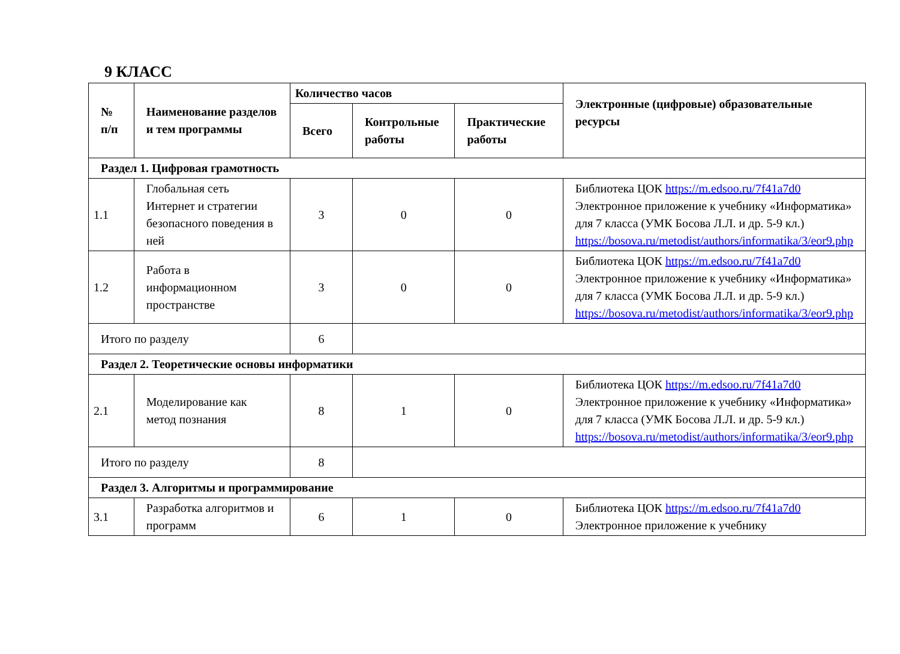9 КЛАСС
| № п/п | Наименование разделов и тем программы | Количество часов | | | Электронные (цифровые) образовательные ресурсы |
| --- | --- | --- | --- | --- | --- |
| | | Всего | Контрольные работы | Практические работы | |
| Раздел 1. Цифровая грамотность | | | | | |
| 1.1 | Глобальная сеть Интернет и стратегии безопасного поведения в ней | 3 | 0 | 0 | Библиотека ЦОК https://m.edsoo.ru/7f41a7d0 Электронное приложение к учебнику «Информатика» для 7 класса (УМК Босова Л.Л. и др. 5-9 кл.) https://bosova.ru/metodist/authors/informatika/3/eor9.php |
| 1.2 | Работа в информационном пространстве | 3 | 0 | 0 | Библиотека ЦОК https://m.edsoo.ru/7f41a7d0 Электронное приложение к учебнику «Информатика» для 7 класса (УМК Босова Л.Л. и др. 5-9 кл.) https://bosova.ru/metodist/authors/informatika/3/eor9.php |
| Итого по разделу | | 6 | | | |
| Раздел 2. Теоретические основы информатики | | | | | |
| 2.1 | Моделирование как метод познания | 8 | 1 | 0 | Библиотека ЦОК https://m.edsoo.ru/7f41a7d0 Электронное приложение к учебнику «Информатика» для 7 класса (УМК Босова Л.Л. и др. 5-9 кл.) https://bosova.ru/metodist/authors/informatika/3/eor9.php |
| Итого по разделу | | 8 | | | |
| Раздел 3. Алгоритмы и программирование | | | | | |
| 3.1 | Разработка алгоритмов и программ | 6 | 1 | 0 | Библиотека ЦОК https://m.edsoo.ru/7f41a7d0 Электронное приложение к учебнику |